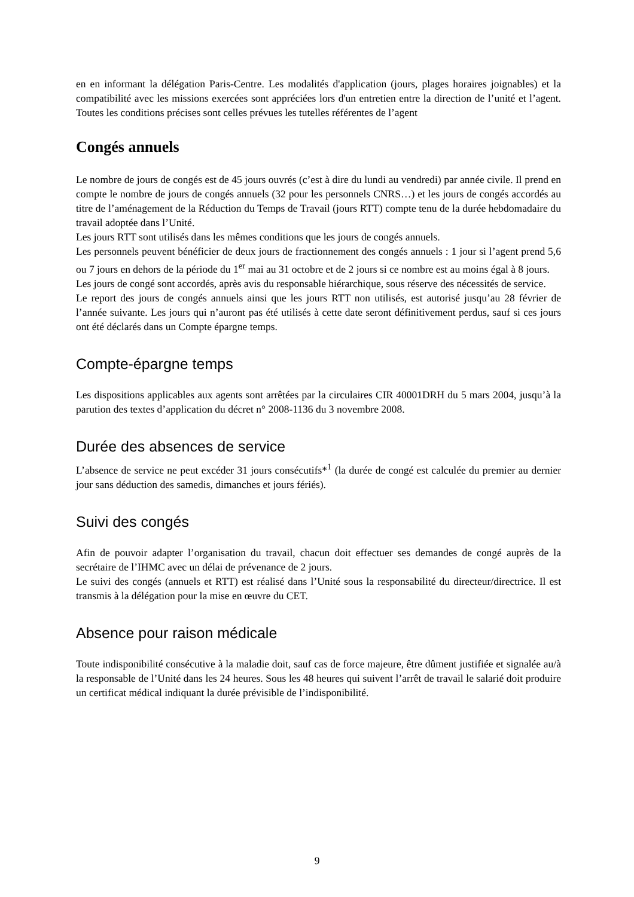en en informant la délégation Paris-Centre. Les modalités d'application (jours, plages horaires joignables) et la compatibilité avec les missions exercées sont appréciées lors d'un entretien entre la direction de l’unité et l’agent. Toutes les conditions précises sont celles prévues les tutelles référentes de l’agent
Congés annuels
Le nombre de jours de congés est de 45 jours ouvrés (c’est à dire du lundi au vendredi) par année civile. Il prend en compte le nombre de jours de congés annuels (32 pour les personnels CNRS…) et les jours de congés accordés au titre de l’aménagement de la Réduction du Temps de Travail (jours RTT) compte tenu de la durée hebdomadaire du travail adoptée dans l’Unité.
Les jours RTT sont utilisés dans les mêmes conditions que les jours de congés annuels.
Les personnels peuvent bénéficier de deux jours de fractionnement des congés annuels : 1 jour si l’agent prend 5,6 ou 7 jours en dehors de la période du 1<sup>er</sup> mai au 31 octobre et de 2 jours si ce nombre est au moins égal à 8 jours.
Les jours de congé sont accordés, après avis du responsable hiérarchique, sous réserve des nécessités de service.
Le report des jours de congés annuels ainsi que les jours RTT non utilisés, est autorisé jusqu’au 28 février de l’année suivante. Les jours qui n’auront pas été utilisés à cette date seront définitivement perdus, sauf si ces jours ont été déclarés dans un Compte épargne temps.
Compte-épargne temps
Les dispositions applicables aux agents sont arrêtées par la circulaires CIR 40001DRH du 5 mars 2004, jusqu’à la parution des textes d’application du décret n° 2008-1136 du 3 novembre 2008.
Durée des absences de service
L’absence de service ne peut excéder 31 jours consécutifs*<sup>1</sup> (la durée de congé est calculée du premier au dernier jour sans déduction des samedis, dimanches et jours fériés).
Suivi des congés
Afin de pouvoir adapter l’organisation du travail, chacun doit effectuer ses demandes de congé auprès de la secrétaire de l’IHMC avec un délai de prévenance de 2 jours.
Le suivi des congés (annuels et RTT) est réalisé dans l’Unité sous la responsabilité du directeur/directrice. Il est transmis à la délégation pour la mise en œuvre du CET.
Absence pour raison médicale
Toute indisponibilité consécutive à la maladie doit, sauf cas de force majeure, être dûment justifiée et signalée au/à la responsable de l’Unité dans les 24 heures. Sous les 48 heures qui suivent l’arrêt de travail le salarié doit produire un certificat médical indiquant la durée prévisible de l’indisponibilité.
9